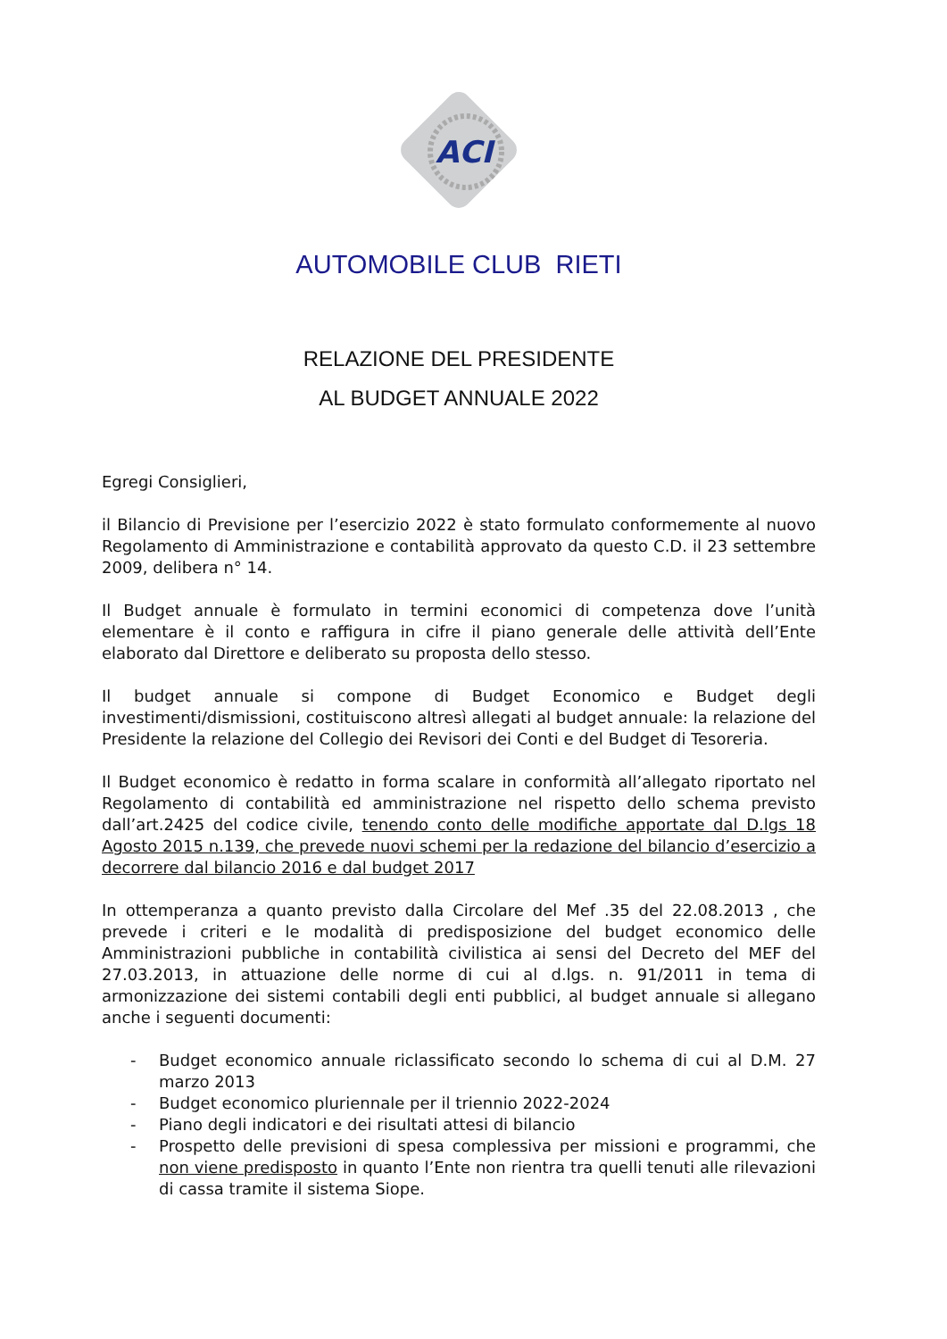ACI
AUTOMOBILE CLUB RIETI
RELAZIONE DEL PRESIDENTE
AL BUDGET ANNUALE 2022
Egregi Consiglieri,
il Bilancio di Previsione per l’esercizio 2022 è stato formulato conformemente al nuovo Regolamento di Amministrazione e contabilità approvato da questo C.D. il 23 settembre 2009, delibera n° 14.
Il Budget annuale è formulato in termini economici di competenza dove l’unità elementare è il conto e raffigura in cifre il piano generale delle attività dell’Ente elaborato dal Direttore e deliberato su proposta dello stesso.
Il budget annuale si compone di Budget Economico e Budget degli investimenti/dismissioni, costituiscono altresì allegati al budget annuale: la relazione del Presidente la relazione del Collegio dei Revisori dei Conti e del Budget di Tesoreria.
Il Budget economico è redatto in forma scalare in conformità all’allegato riportato nel Regolamento di contabilità ed amministrazione nel rispetto dello schema previsto dall’art.2425 del codice civile, tenendo conto delle modifiche apportate dal D.lgs 18 Agosto 2015 n.139, che prevede nuovi schemi per la redazione del bilancio d’esercizio a decorrere dal bilancio 2016 e dal budget 2017
In ottemperanza a quanto previsto dalla Circolare del Mef .35 del 22.08.2013 , che prevede i criteri e le modalità di predisposizione del budget economico delle Amministrazioni pubbliche in contabilità civilistica ai sensi del Decreto del MEF del 27.03.2013, in attuazione delle norme di cui al d.lgs. n. 91/2011 in tema di armonizzazione dei sistemi contabili degli enti pubblici, al budget annuale si allegano anche i seguenti documenti:
- Budget economico annuale riclassificato secondo lo schema di cui al D.M. 27 marzo 2013
- Budget economico pluriennale per il triennio 2022-2024
- Piano degli indicatori e dei risultati attesi di bilancio
- Prospetto delle previsioni di spesa complessiva per missioni e programmi, che non viene predisposto in quanto l’Ente non rientra tra quelli tenuti alle rilevazioni di cassa tramite il sistema Siope.